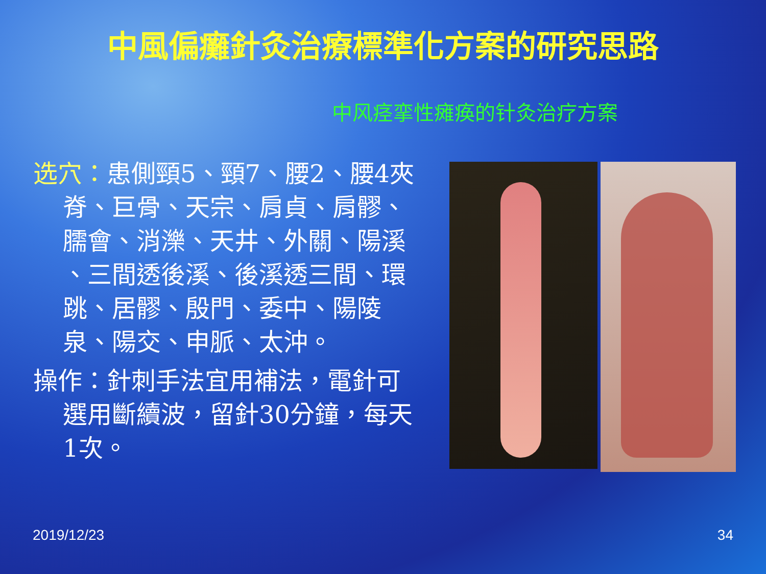中風偏癱針灸治療標準化方案的研究思路
中风痉挛性瘫痪的针灸治疗方案
选穴：患側頸5、頸7、腰2、腰4夾脊、巨骨、天宗、肩貞、肩髎、臑會、消濼、天井、外關、陽溪 、三間透後溪、後溪透三間、環跳、居髎、殷門、委中、陽陵泉、陽交、申脈、太沖。
操作：針刺手法宜用補法，電針可選用斷續波，留針30分鐘，每天1次。
2019/12/23 34